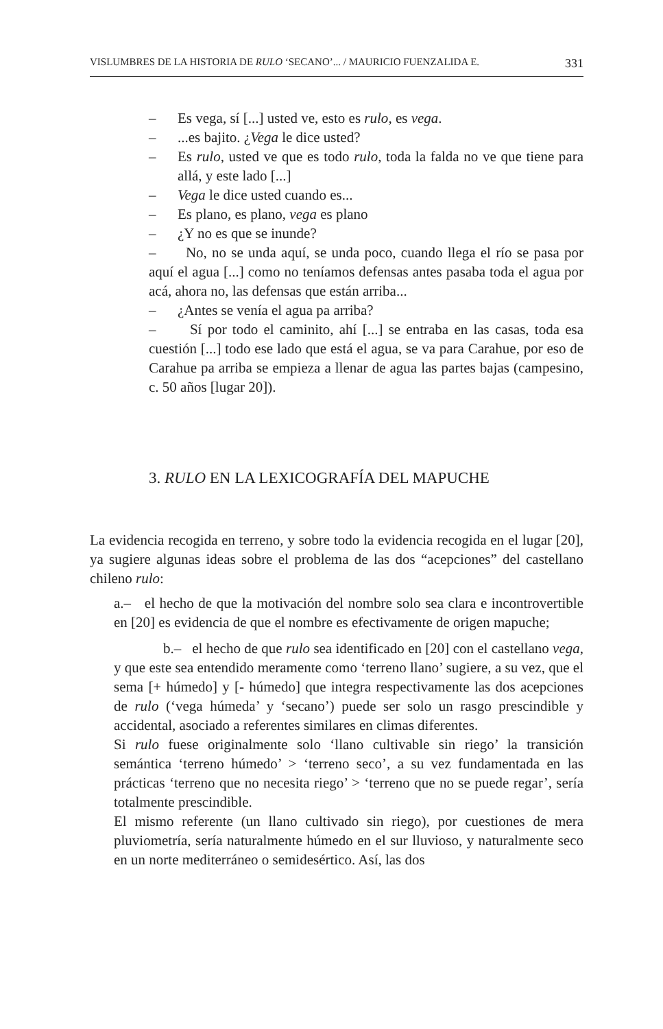VISLUMBRES DE LA HISTORIA DE RULO ‘SECANO’... / MAURICIO FUENZALIDA E. 331
– Es vega, sí [...] usted ve, esto es rulo, es vega.
–...es bajito. ¿Vega le dice usted?
– Es rulo, usted ve que es todo rulo, toda la falda no ve que tiene para allá, y este lado [...]
– Vega le dice usted cuando es...
– Es plano, es plano, vega es plano
– ¿Y no es que se inunde?
– No, no se unda aquí, se unda poco, cuando llega el río se pasa por aquí el agua [...] como no teníamos defensas antes pasaba toda el agua por acá, ahora no, las defensas que están arriba...
– ¿Antes se venía el agua pa arriba?
– Sí por todo el caminito, ahí [...] se entraba en las casas, toda esa cuestión [...] todo ese lado que está el agua, se va para Carahue, por eso de Carahue pa arriba se empieza a llenar de agua las partes bajas (campesino, c. 50 años [lugar 20]).
3. RULO EN LA LEXICOGRAFÍA DEL MAPUCHE
La evidencia recogida en terreno, y sobre todo la evidencia recogida en el lugar [20], ya sugiere algunas ideas sobre el problema de las dos “acepciones” del castellano chileno rulo:
a.– el hecho de que la motivación del nombre solo sea clara e incontrovertible en [20] es evidencia de que el nombre es efectivamente de origen mapuche;
b.– el hecho de que rulo sea identificado en [20] con el castellano vega, y que este sea entendido meramente como ‘terreno llano’ sugiere, a su vez, que el sema [+ húmedo] y [- húmedo] que integra respectivamente las dos acepciones de rulo (‘vega húmeda’ y ‘secano’) puede ser solo un rasgo prescindible y accidental, asociado a referentes similares en climas diferentes.
Si rulo fuese originalmente solo ‘llano cultivable sin riego’ la transición semántica ‘terreno húmedo’ > ‘terreno seco’, a su vez fundamentada en las prácticas ‘terreno que no necesita riego’ > ‘terreno que no se puede regar’, sería totalmente prescindible.
El mismo referente (un llano cultivado sin riego), por cuestiones de mera pluviometría, sería naturalmente húmedo en el sur lluvioso, y naturalmente seco en un norte mediterráneo o semidesértico. Así, las dos